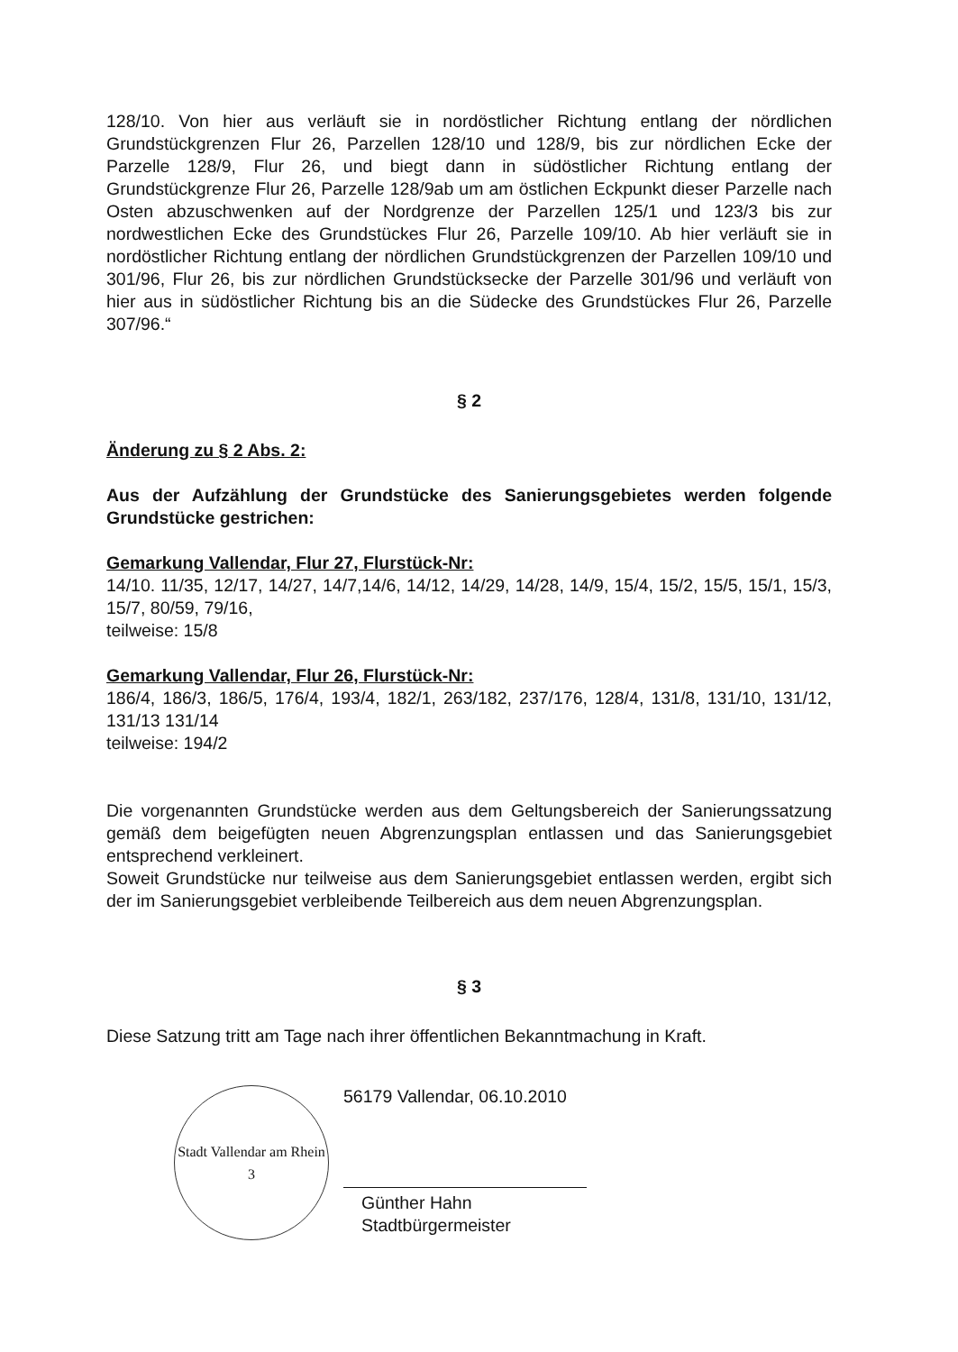128/10. Von hier aus verläuft sie in nordöstlicher Richtung entlang der nördlichen Grundstückgrenzen Flur 26, Parzellen 128/10 und 128/9, bis zur nördlichen Ecke der Parzelle 128/9, Flur 26, und biegt dann in südöstlicher Richtung entlang der Grundstückgrenze Flur 26, Parzelle 128/9ab um am östlichen Eckpunkt dieser Parzelle nach Osten abzuschwenken auf der Nordgrenze der Parzellen 125/1 und 123/3 bis zur nordwestlichen Ecke des Grundstückes Flur 26, Parzelle 109/10. Ab hier verläuft sie in nordöstlicher Richtung entlang der nördlichen Grundstückgrenzen der Parzellen 109/10 und 301/96, Flur 26, bis zur nördlichen Grundstücksecke der Parzelle 301/96 und verläuft von hier aus in südöstlicher Richtung bis an die Südecke des Grundstückes Flur 26, Parzelle 307/96.“
§ 2
Änderung zu § 2 Abs. 2:
Aus der Aufzählung der Grundstücke des Sanierungsgebietes werden folgende Grundstücke gestrichen:
Gemarkung Vallendar, Flur 27, Flurstück-Nr:
14/10. 11/35, 12/17, 14/27, 14/7,14/6, 14/12, 14/29, 14/28, 14/9, 15/4, 15/2, 15/5, 15/1, 15/3, 15/7, 80/59, 79/16,
teilweise: 15/8
Gemarkung Vallendar, Flur 26, Flurstück-Nr:
186/4, 186/3, 186/5, 176/4, 193/4, 182/1, 263/182, 237/176, 128/4, 131/8, 131/10, 131/12, 131/13 131/14
teilweise: 194/2
Die vorgenannten Grundstücke werden aus dem Geltungsbereich der Sanierungssatzung gemäß dem beigefügten neuen Abgrenzungsplan entlassen und das Sanierungsgebiet entsprechend verkleinert.
Soweit Grundstücke nur teilweise aus dem Sanierungsgebiet entlassen werden, ergibt sich der im Sanierungsgebiet verbleibende Teilbereich aus dem neuen Abgrenzungsplan.
§ 3
Diese Satzung tritt am Tage nach ihrer öffentlichen Bekanntmachung in Kraft.
Stadt Vallendar am Rhein
3
56179 Vallendar, 06.10.2010
Günther Hahn
Stadtbürgermeister